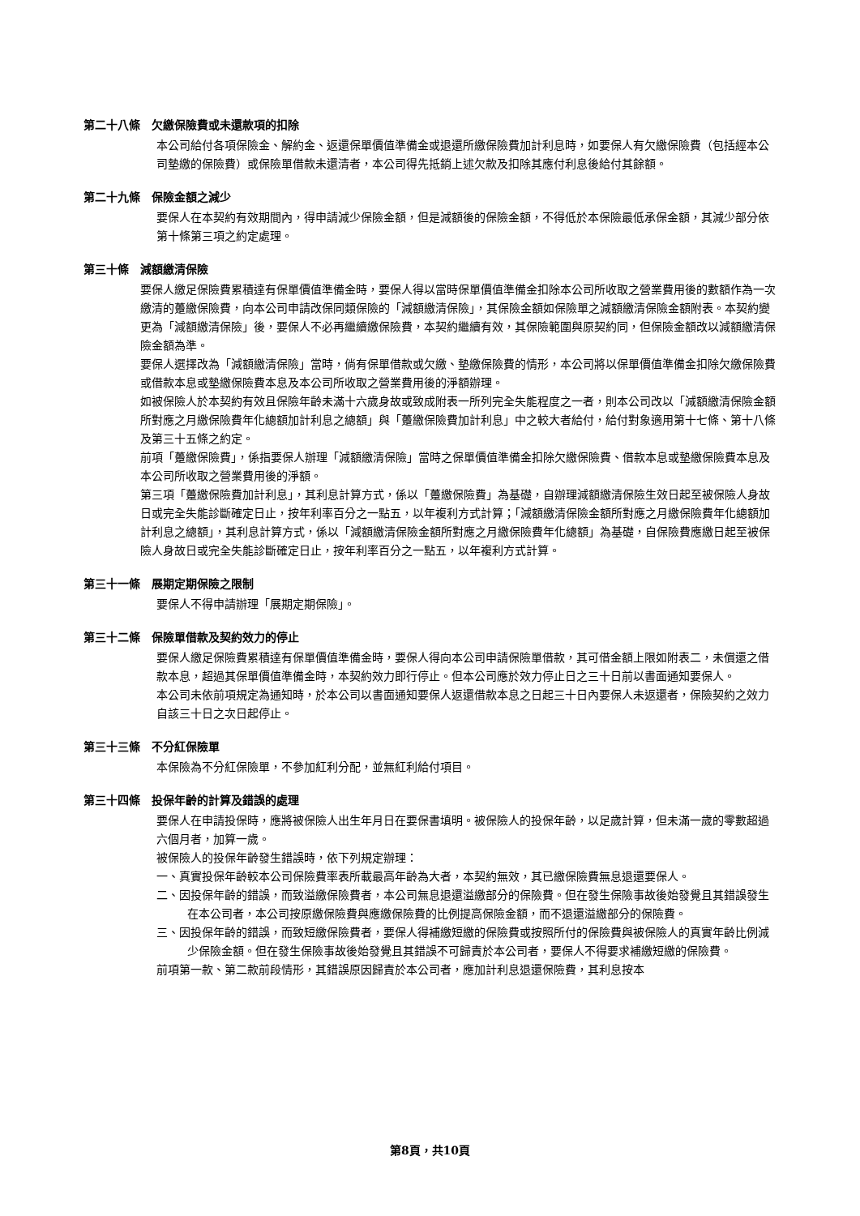第二十八條　欠繳保險費或未還款項的扣除
本公司給付各項保險金、解約金、返還保單價值準備金或退還所繳保險費加計利息時，如要保人有欠繳保險費（包括經本公司墊繳的保險費）或保險單借款未還清者，本公司得先抵銷上述欠款及扣除其應付利息後給付其餘額。
第二十九條　保險金額之減少
要保人在本契約有效期間內，得申請減少保險金額，但是減額後的保險金額，不得低於本保險最低承保金額，其減少部分依第十條第三項之約定處理。
第三十條　減額繳清保險
要保人繳足保險費累積達有保單價值準備金時，要保人得以當時保單價值準備金扣除本公司所收取之營業費用後的數額作為一次繳清的躉繳保險費，向本公司申請改保同類保險的「減額繳清保險」，其保險金額如保險單之減額繳清保險金額附表。本契約變更為「減額繳清保險」後，要保人不必再繼續繳保險費，本契約繼續有效，其保險範圍與原契約同，但保險金額改以減額繳清保險金額為準。
要保人選擇改為「減額繳清保險」當時，倘有保單借款或欠繳、墊繳保險費的情形，本公司將以保單價值準備金扣除欠繳保險費或借款本息或墊繳保險費本息及本公司所收取之營業費用後的淨額辦理。
如被保險人於本契約有效且保險年齡未滿十六歲身故或致成附表一所列完全失能程度之一者，則本公司改以「減額繳清保險金額所對應之月繳保險費年化總額加計利息之總額」與「躉繳保險費加計利息」中之較大者給付，給付對象適用第十七條、第十八條及第三十五條之約定。
前項「躉繳保險費」，係指要保人辦理「減額繳清保險」當時之保單價值準備金扣除欠繳保險費、借款本息或墊繳保險費本息及本公司所收取之營業費用後的淨額。
第三項「躉繳保險費加計利息」，其利息計算方式，係以「躉繳保險費」為基礎，自辦理減額繳清保險生效日起至被保險人身故日或完全失能診斷確定日止，按年利率百分之一點五，以年複利方式計算；「減額繳清保險金額所對應之月繳保險費年化總額加計利息之總額」，其利息計算方式，係以「減額繳清保險金額所對應之月繳保險費年化總額」為基礎，自保險費應繳日起至被保險人身故日或完全失能診斷確定日止，按年利率百分之一點五，以年複利方式計算。
第三十一條　展期定期保險之限制
要保人不得申請辦理「展期定期保險」。
第三十二條　保險單借款及契約效力的停止
要保人繳足保險費累積達有保單價值準備金時，要保人得向本公司申請保險單借款，其可借金額上限如附表二，未償還之借款本息，超過其保單價值準備金時，本契約效力即行停止。但本公司應於效力停止日之三十日前以書面通知要保人。
本公司未依前項規定為通知時，於本公司以書面通知要保人返還借款本息之日起三十日內要保人未返還者，保險契約之效力自該三十日之次日起停止。
第三十三條　不分紅保險單
本保險為不分紅保險單，不參加紅利分配，並無紅利給付項目。
第三十四條　投保年齡的計算及錯誤的處理
要保人在申請投保時，應將被保險人出生年月日在要保書填明。被保險人的投保年齡，以足歲計算，但未滿一歲的零數超過六個月者，加算一歲。
被保險人的投保年齡發生錯誤時，依下列規定辦理：
一、真實投保年齡較本公司保險費率表所載最高年齡為大者，本契約無效，其已繳保險費無息退還要保人。
二、因投保年齡的錯誤，而致溢繳保險費者，本公司無息退還溢繳部分的保險費。但在發生保險事故後始發覺且其錯誤發生在本公司者，本公司按原繳保險費與應繳保險費的比例提高保險金額，而不退還溢繳部分的保險費。
三、因投保年齡的錯誤，而致短繳保險費者，要保人得補繳短繳的保險費或按照所付的保險費與被保險人的真實年齡比例減少保險金額。但在發生保險事故後始發覺且其錯誤不可歸責於本公司者，要保人不得要求補繳短繳的保險費。
前項第一款、第二款前段情形，其錯誤原因歸責於本公司者，應加計利息退還保險費，其利息按本
第8頁，共10頁